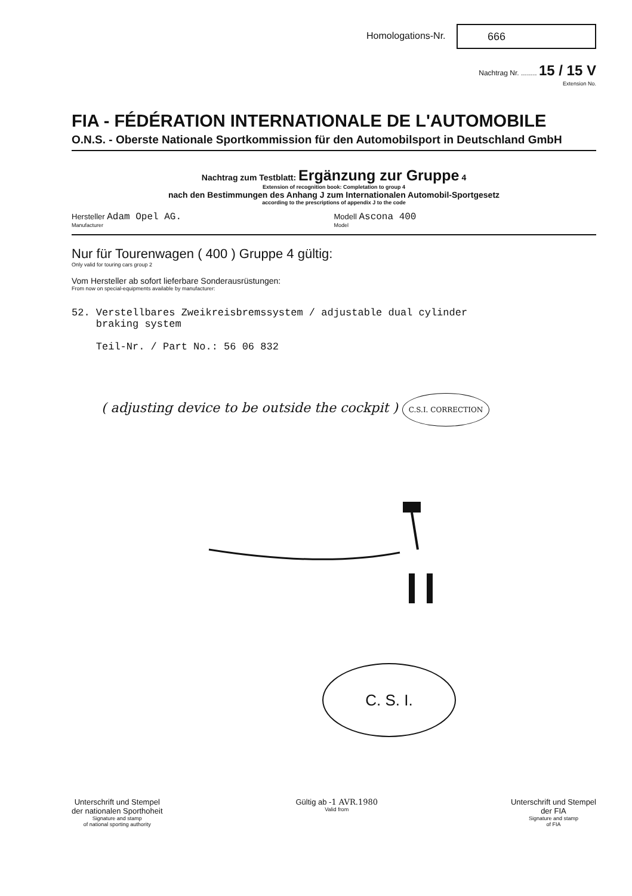Homologations-Nr. 666
Nachtrag Nr. ........ 15 / 15 V
Extension No.
FIA - FÉDÉRATION INTERNATIONALE DE L'AUTOMOBILE
O.N.S. - Oberste Nationale Sportkommission für den Automobilsport in Deutschland GmbH
Nachtrag zum Testblatt: Ergänzung zur Gruppe 4
Extension of recognition book: Completation to group 4
nach den Bestimmungen des Anhang J zum Internationalen Automobil-Sportgesetz
according to the prescriptions of appendix J to the code
Hersteller Adam Opel AG.
Manufacturer
Modell Ascona 400
Model
Nur für Tourenwagen ( 400 ) Gruppe 4 gültig:
Only valid for touring cars group 2
Vom Hersteller ab sofort lieferbare Sonderausrüstungen:
From now on special-equipments available by manufacturer:
52. Verstellbares Zweikreisbremssystem / adjustable dual cylinder
braking system
Teil-Nr. / Part No.: 56 06 832
( adjusting device to be outside the cockpit ) C.S.I. CORRECTION
C. S. I.
Unterschrift und Stempel
der nationalen Sporthoheit
Signature and stamp
of national sporting authority
Gültig ab -1 AVR.1980
Valid from
Unterschrift und Stempel
der FIA
Signature and stamp
of FIA